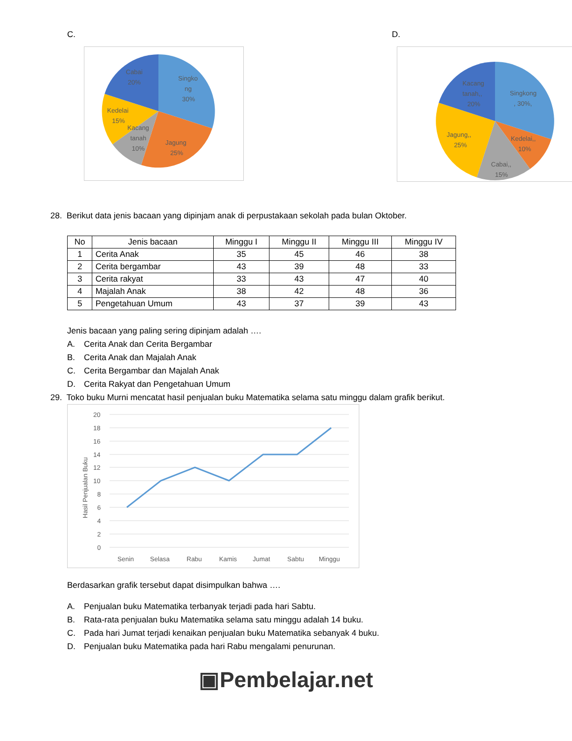C.
Cabai
20%
Singko
ng
30%
Kedelai
15%
Kacang
tanah
10%
Jagung
25%
D.
Kacang
tanah,,
20%
Singkong
, 30%,
Jagung,,
25%
Kedelai,,
10%
Cabai,,
15%
28. Berikut data jenis bacaan yang dipinjam anak di perpustakaan sekolah pada bulan Oktober.
| No | Jenis bacaan | Minggu I | Minggu II | Minggu III | Minggu IV |
| --- | --- | --- | --- | --- | --- |
| 1 | Cerita Anak | 35 | 45 | 46 | 38 |
| 2 | Cerita bergambar | 43 | 39 | 48 | 33 |
| 3 | Cerita rakyat | 33 | 43 | 47 | 40 |
| 4 | Majalah Anak | 38 | 42 | 48 | 36 |
| 5 | Pengetahuan Umum | 43 | 37 | 39 | 43 |
Jenis bacaan yang paling sering dipinjam adalah ….
A. Cerita Anak dan Cerita Bergambar
B. Cerita Anak dan Majalah Anak
C. Cerita Bergambar dan Majalah Anak
D. Cerita Rakyat dan Pengetahuan Umum
29. Toko buku Murni mencatat hasil penjualan buku Matematika selama satu minggu dalam grafik berikut.
20
18
16
14
12
10
8
6
4
2
0
Hasil Penjualan Buku
Senin
Selasa
Rabu
Kamis
Jumat
Sabtu
Minggu
Berdasarkan grafik tersebut dapat disimpulkan bahwa ….
A. Penjualan buku Matematika terbanyak terjadi pada hari Sabtu.
B. Rata-rata penjualan buku Matematika selama satu minggu adalah 14 buku.
C. Pada hari Jumat terjadi kenaikan penjualan buku Matematika sebanyak 4 buku.
D. Penjualan buku Matematika pada hari Rabu mengalami penurunan.
▣Pembelajar.net